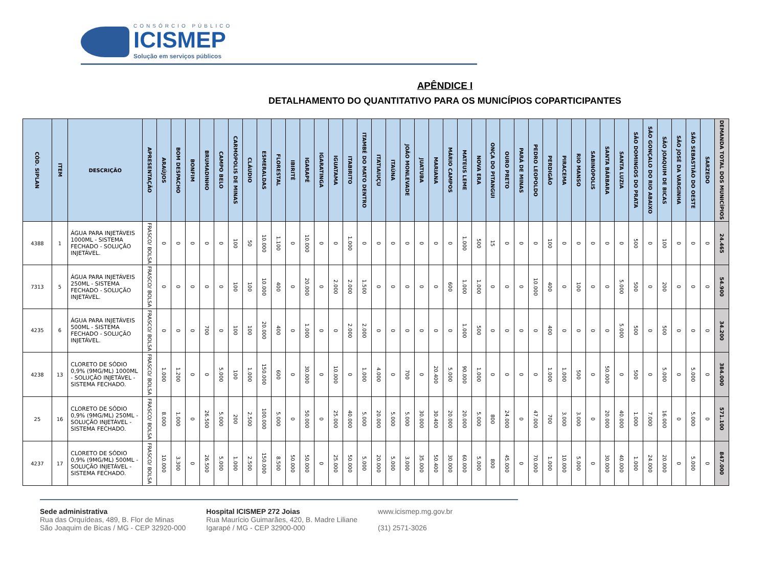CONSÓRCIO PÚBLICO
ICISMEP
Solução em serviços públicos
APÊNDICE I
DETALHAMENTO DO QUANTITATIVO PARA OS MUNICÍPIOS COPARTICIPANTES
| CÓD. SIPLAN | ITEM | DESCRIÇÃO | APRESENTAÇÃO | ARAÚJOS | BOM DESPACHO | BONFIM | BRUMADINHO | CAMPO BELO | CARMÓPOLIS DE MINAS | CLÁUDIO | ESMERALDAS | FLORESTAL | IBIRITÉ | IGARAPÉ | IGARATINGA | IGUATAMA | ITABIRITO | ITAMBÉ DO MATO DENTRO | ITATIAIUÇU | ITAÚNA | JOÃO MONLEVADE | JUATUBA | MARIANA | MÁRIO CAMPOS | MATEUS LEME | NOVA ERA | ONÇA DO PITANGUI | OURO PRETO | PARÁ DE MINAS | PEDRO LEOPOLDO | PERDIGÃO | PIRACEMA | RIO MANSO | SABINÓPOLIS | SANTA BÁRBARA | SANTA LUZIA | SÃO DOMINGOS DO PRATA | SÃO GONÇALO DO RIO ABAIXO | SÃO JOAQUIM DE BICAS | SÃO JOSÉ DA VARGINHA | SÃO SEBASTIÃO DO OESTE | SARZEDO | DEMANDA TOTAL DOS MUNICÍPIOS |
| --- | --- | --- | --- | --- | --- | --- | --- | --- | --- | --- | --- | --- | --- | --- | --- | --- | --- | --- | --- | --- | --- | --- | --- | --- | --- | --- | --- | --- | --- | --- | --- | --- | --- | --- | --- | --- | --- | --- | --- | --- | --- | --- | --- |
| 4388 | 1 | ÁGUA PARA INJETÁVEIS 1000ML - SISTEMA FECHADO - SOLUÇÃO INJETÁVEL. | FRASCO/ BOLSA | 0 | 0 | 0 | 0 | 0 | 100 | 50 | 10.000 | 1.100 | 0 | 10.000 | 0 | 0 | 1.000 | 0 | 0 | 0 | 0 | 0 | 0 | 0 | 1.000 | 500 | 15 | 0 | 0 | 0 | 100 | 0 | 0 | 0 | 0 | 0 | 500 | 0 | 100 | 0 | 0 | 0 | 24.465 |
| 7313 | 5 | ÁGUA PARA INJETÁVEIS 250ML - SISTEMA FECHADO - SOLUÇÃO INJETÁVEL. | FRASCO/ BOLSA | 0 | 0 | 0 | 0 | 0 | 100 | 100 | 10.000 | 400 | 0 | 20.000 | 0 | 2.000 | 2.000 | 1.500 | 0 | 0 | 0 | 0 | 0 | 600 | 1.000 | 1.000 | 0 | 0 | 0 | 10.000 | 400 | 0 | 100 | 0 | 0 | 5.000 | 500 | 0 | 200 | 0 | 0 | 0 | 54.900 |
| 4235 | 6 | ÁGUA PARA INJETÁVEIS 500ML - SISTEMA FECHADO - SOLUÇÃO INJETÁVEL. | FRASCO/ BOLSA | 0 | 0 | 0 | 700 | 0 | 100 | 100 | 20.000 | 400 | 0 | 1.000 | 0 | 0 | 2.000 | 2.000 | 0 | 0 | 0 | 0 | 0 | 0 | 1.000 | 500 | 0 | 0 | 0 | 0 | 400 | 0 | 0 | 0 | 0 | 5.000 | 500 | 0 | 500 | 0 | 0 | 0 | 34.200 |
| 4238 | 13 | CLORETO DE SÓDIO 0,9% (9MG/ML) 1000ML - SOLUÇÃO INJETÁVEL - SISTEMA FECHADO. | FRASCO/ BOLSA | 1.000 | 1.200 | 0 | 0 | 5.000 | 100 | 1.000 | 150.000 | 600 | 0 | 30.000 | 0 | 10.000 | 0 | 1.000 | 4.000 | 0 | 700 | 0 | 20.400 | 5.000 | 90.000 | 1.000 | 0 | 0 | 0 | 0 | 1.000 | 1.000 | 500 | 0 | 50.000 | 0 | 500 | 0 | 5.000 | 0 | 5.000 | 0 | 384.000 |
| 25 | 16 | CLORETO DE SÓDIO 0,9% (9MG/ML) 250ML - SOLUÇÃO INJETÁVEL - SISTEMA FECHADO. | FRASCO/ BOLSA | 8.000 | 1.000 | 0 | 26.500 | 5.000 | 200 | 2.500 | 100.000 | 5.000 | 0 | 50.000 | 0 | 25.000 | 40.000 | 5.000 | 20.000 | 5.000 | 5.000 | 30.000 | 30.400 | 20.000 | 20.000 | 5.000 | 800 | 24.000 | 0 | 47.000 | 700 | 3.000 | 3.000 | 0 | 20.000 | 40.000 | 1.000 | 7.000 | 16.000 | 0 | 5.000 | 0 | 571.100 |
| 4237 | 17 | CLORETO DE SÓDIO 0,9% (9MG/ML) 500ML - SOLUÇÃO INJETÁVEL - SISTEMA FECHADO. | FRASCO/ BOLSA | 10.000 | 3.300 | 0 | 26.500 | 5.000 | 1.000 | 2.500 | 150.000 | 8.500 | 50.000 | 50.000 | 0 | 25.000 | 50.000 | 5.000 | 20.000 | 5.000 | 3.000 | 35.000 | 50.400 | 30.000 | 60.000 | 5.000 | 800 | 45.000 | 0 | 70.000 | 1.000 | 10.000 | 5.000 | 0 | 30.000 | 40.000 | 1.000 | 24.000 | 20.000 | 0 | 5.000 | 0 | 847.000 |
Sede administrativa
Rua das Orquídeas, 489, B. Flor de Minas
São Joaquim de Bicas / MG - CEP 32920-000
Hospital ICISMEP 272 Joias
Rua Maurício Guimarães, 420, B. Madre Liliane
Igarapé / MG - CEP 32900-000
www.icismep.mg.gov.br
(31) 2571-3026